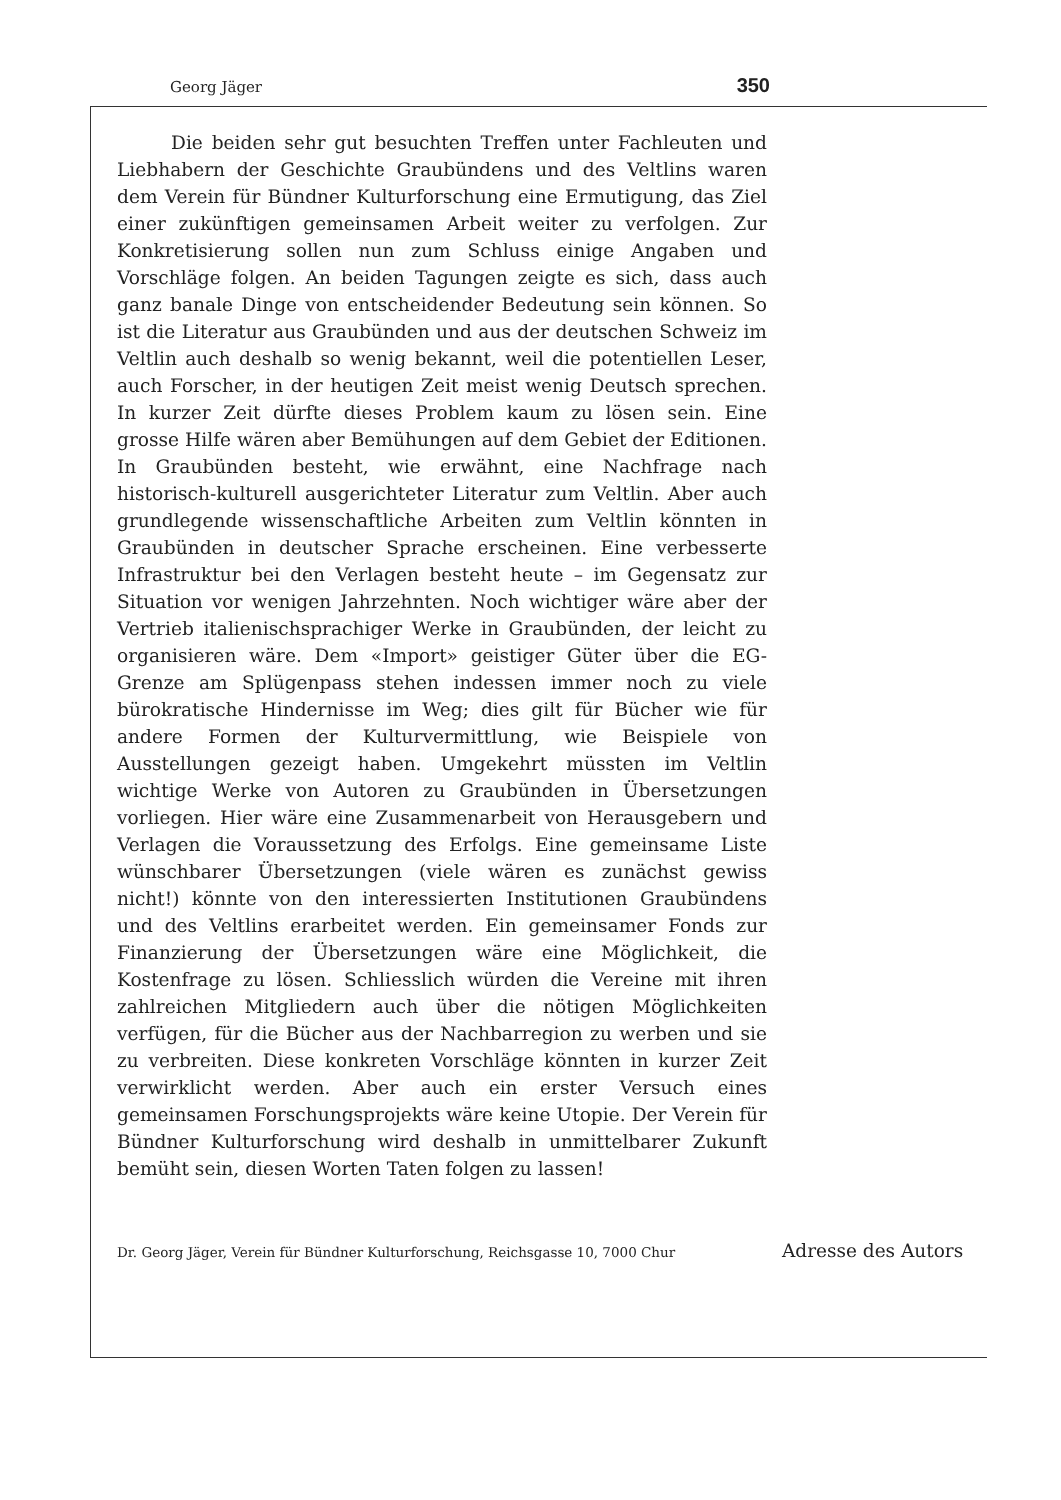Georg Jäger 350
Die beiden sehr gut besuchten Treffen unter Fachleuten und Liebhabern der Geschichte Graubündens und des Veltlins waren dem Verein für Bündner Kulturforschung eine Ermutigung, das Ziel einer zukünftigen gemeinsamen Arbeit weiter zu verfolgen. Zur Konkretisierung sollen nun zum Schluss einige Angaben und Vorschläge folgen. An beiden Tagungen zeigte es sich, dass auch ganz banale Dinge von entscheidender Bedeutung sein können. So ist die Literatur aus Graubünden und aus der deutschen Schweiz im Veltlin auch deshalb so wenig bekannt, weil die potentiellen Leser, auch Forscher, in der heutigen Zeit meist wenig Deutsch sprechen. In kurzer Zeit dürfte dieses Problem kaum zu lösen sein. Eine grosse Hilfe wären aber Bemühungen auf dem Gebiet der Editionen. In Graubünden besteht, wie erwähnt, eine Nachfrage nach historisch-kulturell ausgerichteter Literatur zum Veltlin. Aber auch grundlegende wissenschaftliche Arbeiten zum Veltlin könnten in Graubünden in deutscher Sprache erscheinen. Eine verbesserte Infrastruktur bei den Verlagen besteht heute – im Gegensatz zur Situation vor wenigen Jahrzehnten. Noch wichtiger wäre aber der Vertrieb italienischsprachiger Werke in Graubünden, der leicht zu organisieren wäre. Dem «Import» geistiger Güter über die EG-Grenze am Splügenpass stehen indessen immer noch zu viele bürokratische Hindernisse im Weg; dies gilt für Bücher wie für andere Formen der Kulturvermittlung, wie Beispiele von Ausstellungen gezeigt haben. Umgekehrt müssten im Veltlin wichtige Werke von Autoren zu Graubünden in Übersetzungen vorliegen. Hier wäre eine Zusammenarbeit von Herausgebern und Verlagen die Voraussetzung des Erfolgs. Eine gemeinsame Liste wünschbarer Übersetzungen (viele wären es zunächst gewiss nicht!) könnte von den interessierten Institutionen Graubündens und des Veltlins erarbeitet werden. Ein gemeinsamer Fonds zur Finanzierung der Übersetzungen wäre eine Möglichkeit, die Kostenfrage zu lösen. Schliesslich würden die Vereine mit ihren zahlreichen Mitgliedern auch über die nötigen Möglichkeiten verfügen, für die Bücher aus der Nachbarregion zu werben und sie zu verbreiten. Diese konkreten Vorschläge könnten in kurzer Zeit verwirklicht werden. Aber auch ein erster Versuch eines gemeinsamen Forschungsprojekts wäre keine Utopie. Der Verein für Bündner Kulturforschung wird deshalb in unmittelbarer Zukunft bemüht sein, diesen Worten Taten folgen zu lassen!
Dr. Georg Jäger, Verein für Bündner Kulturforschung, Reichsgasse 10, 7000 Chur Adresse des Autors